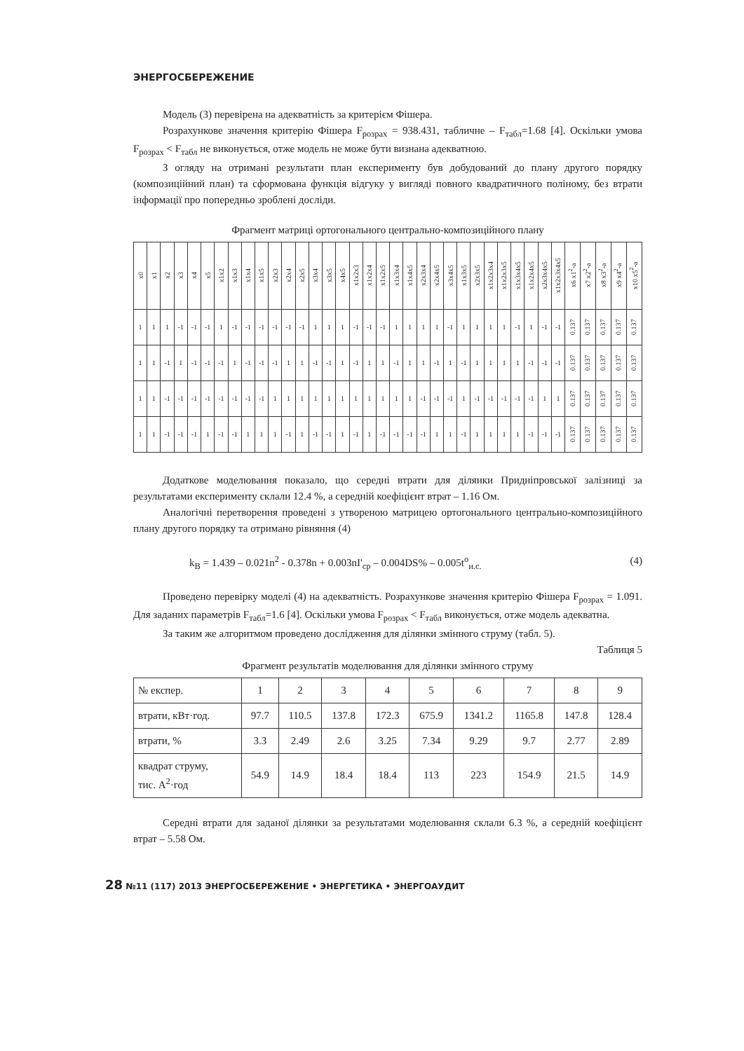ЭНЕРГОСБЕРЕЖЕНИЕ
Модель (3) перевірена на адекватність за критерієм Фішера.
Розрахункове значення критерію Фішера F<sub>розрах</sub> = 938.431, табличне – F<sub>табл</sub>=1.68 [4]. Оскільки умова F<sub>розрах</sub> < F<sub>табл</sub> не виконується, отже модель не може бути визнана адекватною.
З огляду на отримані результати план експерименту був добудований до плану другого порядку (композиційний план) та сформована функція відгуку у вигляді повного квадратичного поліному, без втрати інформації про попередньо зроблені досліди.
Фрагмент матриці ортогонального центрально-композиційного плану
| x0 | x1 | x2 | x3 | x4 | x5 | x1x2 | x1x3 | x1x4 | x1x5 | x2x3 | x2x4 | x2x5 | x3x4 | x3x5 | x4x5 | x1x2x3 | x1x2x4 | x1x2x5 | x1x3x4 | x1x4x5 | x2x3x4 | x2x4x5 | x3x4x5 | x1x3x5 | x2x3x5 | x1x2x3x4 | x1x2x3x5 | x1x3x4x5 | x1x2x4x5 | x2x3x4x5 | x1x2x3x4x5 | x6 x1<sup>2</sup>-a | x7 x2<sup>2</sup>-a | x8 x3<sup>2</sup>-a | x9 x4<sup>2</sup>-a | x10 x5<sup>2</sup>-a |
| 1 | 1 | 1 | -1 | -1 | -1 | 1 | -1 | -1 | -1 | -1 | -1 | -1 | 1 | 1 | 1 | -1 | -1 | -1 | 1 | 1 | 1 | 1 | -1 | 1 | 1 | 1 | 1 | -1 | 1 | -1 | -1 | 0.137 | 0.137 | 0.137 | 0.137 | 0.137 |
| 1 | 1 | -1 | 1 | -1 | -1 | -1 | 1 | -1 | -1 | -1 | 1 | 1 | -1 | -1 | 1 | -1 | 1 | 1 | -1 | 1 | 1 | -1 | 1 | -1 | 1 | 1 | 1 | 1 | -1 | -1 | -1 | 0.137 | 0.137 | 0.137 | 0.137 | 0.137 |
| 1 | 1 | -1 | -1 | -1 | -1 | -1 | -1 | -1 | -1 | 1 | 1 | 1 | 1 | 1 | 1 | 1 | 1 | 1 | 1 | 1 | -1 | -1 | -1 | 1 | -1 | -1 | -1 | -1 | -1 | 1 | 1 | 0.137 | 0.137 | 0.137 | 0.137 | 0.137 |
| 1 | 1 | -1 | -1 | -1 | 1 | -1 | -1 | 1 | 1 | 1 | -1 | 1 | -1 | -1 | 1 | -1 | 1 | -1 | -1 | -1 | -1 | 1 | 1 | -1 | 1 | 1 | 1 | 1 | -1 | -1 | -1 | 0.137 | 0.137 | 0.137 | 0.137 | 0.137 |
Додаткове моделювання показало, що середні втрати для ділянки Придніпровської залізниці за результатами експерименту склали 12.4 %, а середній коефіцієнт втрат – 1.16 Ом.
Аналогічні перетворення проведені з утвореною матрицею ортогонального центрально-композиційного плану другого порядку та отримано рівняння (4)
k<sub>B</sub> = 1.439 – 0.021n<sup>2</sup> - 0.378n + 0.003nI'<sub>ср</sub> – 0.004DS% – 0.005t<sup>o</sup><sub>н.с.</sub> (4)
Проведено перевірку моделі (4) на адекватність. Розрахункове значення критерію Фішера F<sub>розрах</sub> = 1.091. Для заданих параметрів F<sub>табл</sub>=1.6 [4]. Оскільки умова F<sub>розрах</sub> < F<sub>табл</sub> виконується, отже модель адекватна.
За таким же алгоритмом проведено дослідження для ділянки змінного струму (табл. 5).
Таблиця 5
Фрагмент результатів моделювання для ділянки змінного струму
| № експер. | 1 | 2 | 3 | 4 | 5 | 6 | 7 | 8 | 9 |
| втрати, кВт·год. | 97.7 | 110.5 | 137.8 | 172.3 | 675.9 | 1341.2 | 1165.8 | 147.8 | 128.4 |
| втрати, % | 3.3 | 2.49 | 2.6 | 3.25 | 7.34 | 9.29 | 9.7 | 2.77 | 2.89 |
| квадрат струму, тис. А<sup>2</sup>·год | 54.9 | 14.9 | 18.4 | 18.4 | 113 | 223 | 154.9 | 21.5 | 14.9 |
Середні втрати для заданої ділянки за результатами моделювання склали 6.3 %, а середній коефіцієнт втрат – 5.58 Ом.
28 №11 (117) 2013 ЭНЕРГОСБЕРЕЖЕНИЕ • ЭНЕРГЕТИКА • ЭНЕРГОАУДИТ